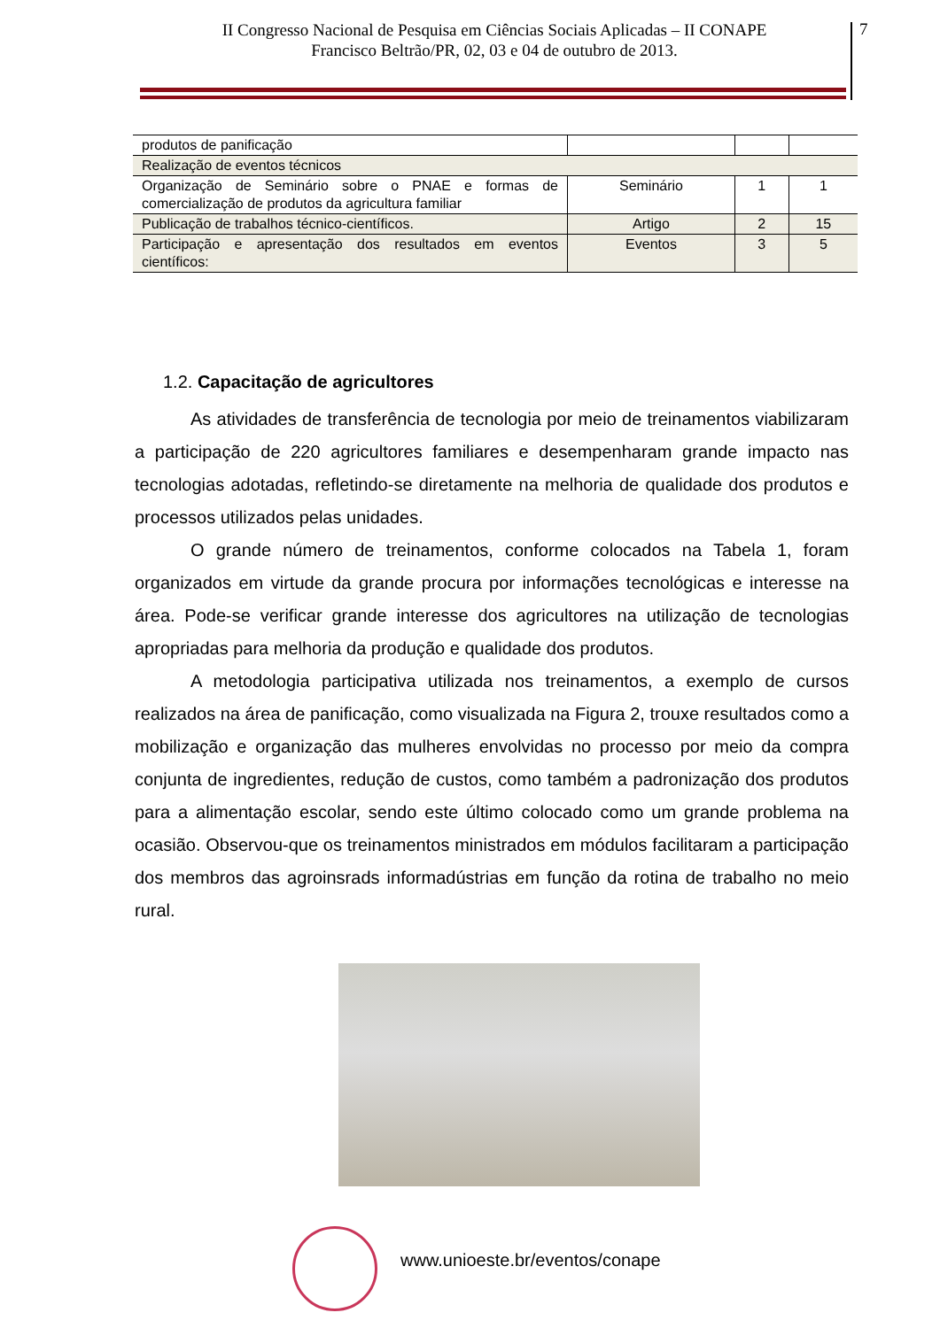II Congresso Nacional de Pesquisa em Ciências Sociais Aplicadas – II CONAPE
Francisco Beltrão/PR, 02, 03 e 04 de outubro de 2013.
7
| produtos de panificação | | | |
| Realização de eventos técnicos | | | |
| Organização de Seminário sobre o PNAE e formas de comercialização de produtos da agricultura familiar | Seminário | 1 | 1 |
| Publicação de trabalhos técnico-científicos. | Artigo | 2 | 15 |
| Participação e apresentação dos resultados em eventos científicos: | Eventos | 3 | 5 |
1.2. Capacitação de agricultores
As atividades de transferência de tecnologia por meio de treinamentos viabilizaram a participação de 220 agricultores familiares e desempenharam grande impacto nas tecnologias adotadas, refletindo-se diretamente na melhoria de qualidade dos produtos e processos utilizados pelas unidades.
O grande número de treinamentos, conforme colocados na Tabela 1, foram organizados em virtude da grande procura por informações tecnológicas e interesse na área. Pode-se verificar grande interesse dos agricultores na utilização de tecnologias apropriadas para melhoria da produção e qualidade dos produtos.
A metodologia participativa utilizada nos treinamentos, a exemplo de cursos realizados na área de panificação, como visualizada na Figura 2, trouxe resultados como a mobilização e organização das mulheres envolvidas no processo por meio da compra conjunta de ingredientes, redução de custos, como também a padronização dos produtos para a alimentação escolar, sendo este último colocado como um grande problema na ocasião. Observou-que os treinamentos ministrados em módulos facilitaram a participação dos membros das agroinsrads informadústrias em função da rotina de trabalho no meio rural.
www.unioeste.br/eventos/conape